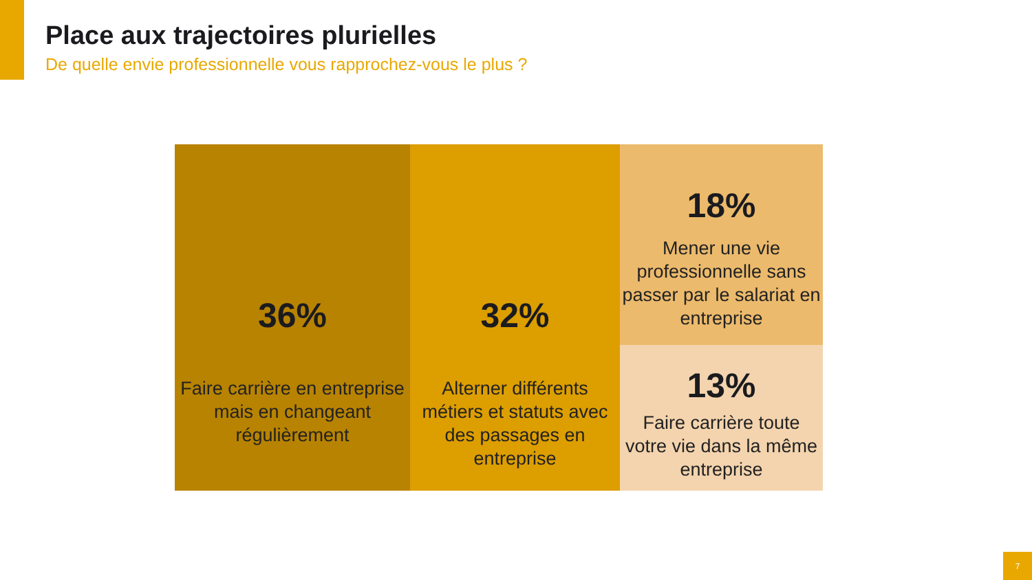Place aux trajectoires plurielles
De quelle envie professionnelle vous rapprochez-vous le plus ?
36%
Faire carrière en entreprise mais en changeant régulièrement
32%
Alterner différents métiers et statuts avec des passages en entreprise
18%
Mener une vie professionnelle sans passer par le salariat en entreprise
13%
Faire carrière toute votre vie dans la même entreprise
7